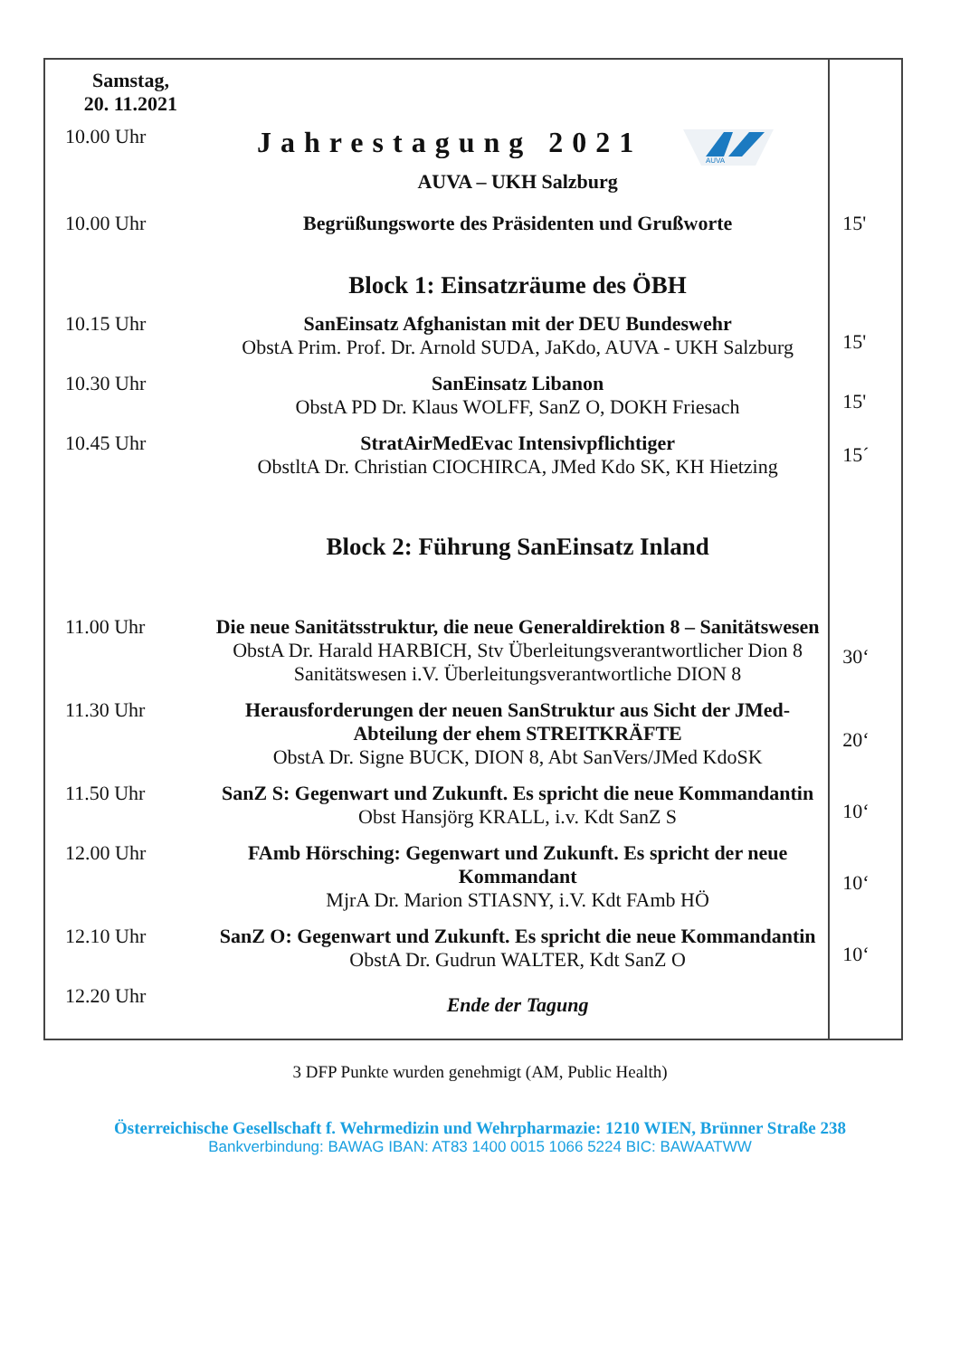| Samstag, 20. 11.2021 | | |
| 10.00 Uhr | Jahrestagung 2021 AUVA AUVA – UKH Salzburg | |
| 10.00 Uhr | Begrüßungsworte des Präsidenten und Grußworte | 15' |
| | Block 1: Einsatzräume des ÖBH | |
| 10.15 Uhr | SanEinsatz Afghanistan mit der DEU Bundeswehr ObstA Prim. Prof. Dr. Arnold SUDA, JaKdo, AUVA - UKH Salzburg | 15' |
| 10.30 Uhr | SanEinsatz Libanon ObstA PD Dr. Klaus WOLFF, SanZ O, DOKH Friesach | 15' |
| 10.45 Uhr | StratAirMedEvac Intensivpflichtiger ObstltA Dr. Christian CIOCHIRCA, JMed Kdo SK, KH Hietzing | 15´ |
| | Block 2: Führung SanEinsatz Inland | |
| 11.00 Uhr | Die neue Sanitätsstruktur, die neue Generaldirektion 8 – Sanitätswesen ObstA Dr. Harald HARBICH, Stv Überleitungsverantwortlicher Dion 8 Sanitätswesen i.V. Überleitungsverantwortliche DION 8 | 30‘ |
| 11.30 Uhr | Herausforderungen der neuen SanStruktur aus Sicht der JMed-Abteilung der ehem STREITKRÄFTE ObstA Dr. Signe BUCK, DION 8, Abt SanVers/JMed KdoSK | 20‘ |
| 11.50 Uhr | SanZ S: Gegenwart und Zukunft. Es spricht die neue Kommandantin Obst Hansjörg KRALL, i.v. Kdt SanZ S | 10‘ |
| 12.00 Uhr | FAmb Hörsching: Gegenwart und Zukunft. Es spricht der neue Kommandant MjrA Dr. Marion STIASNY, i.V. Kdt FAmb HÖ | 10‘ |
| 12.10 Uhr | SanZ O: Gegenwart und Zukunft. Es spricht die neue Kommandantin ObstA Dr. Gudrun WALTER, Kdt SanZ O | 10‘ |
| 12.20 Uhr | Ende der Tagung | |
3 DFP Punkte wurden genehmigt (AM, Public Health)
Österreichische Gesellschaft f. Wehrmedizin und Wehrpharmazie: 1210 WIEN, Brünner Straße 238
Bankverbindung: BAWAG IBAN: AT83 1400 0015 1066 5224 BIC: BAWAATWW